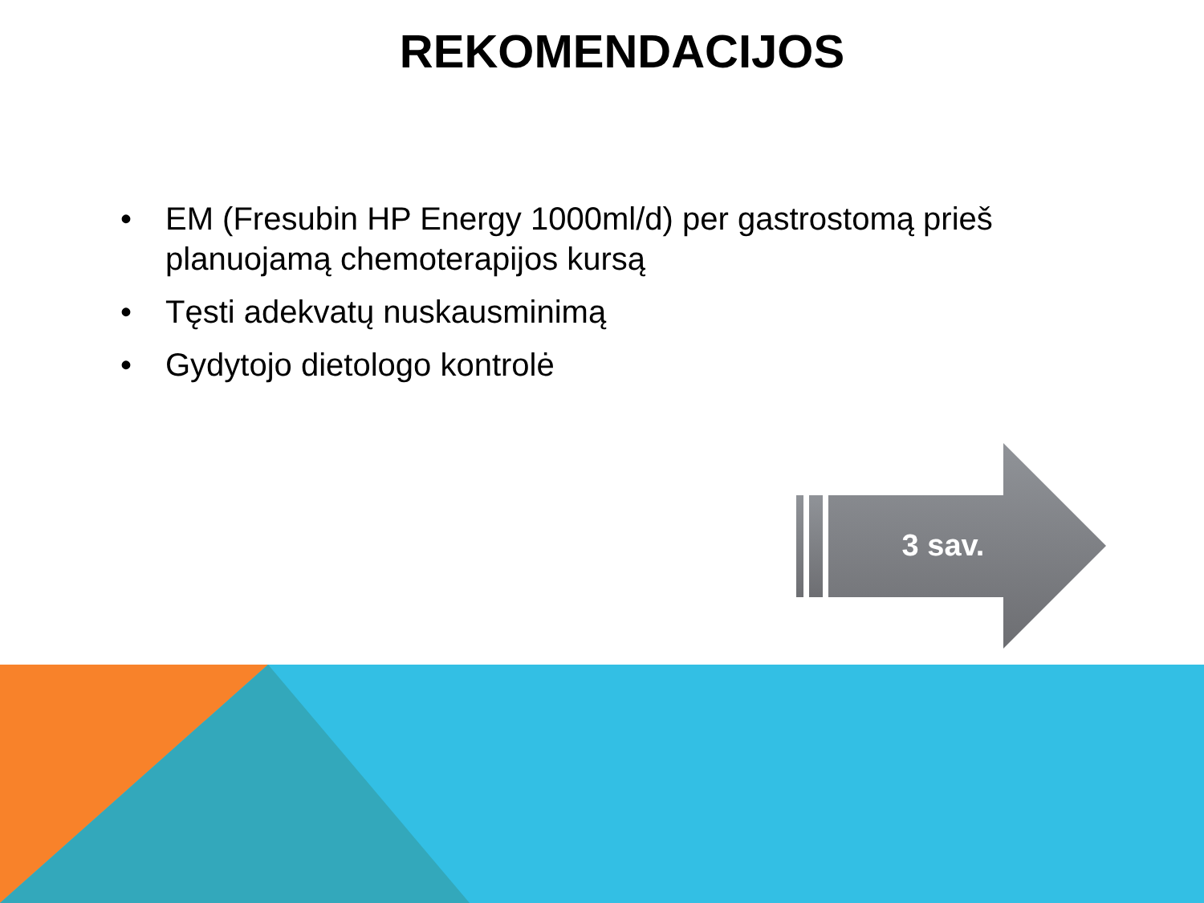REKOMENDACIJOS
• EM (Fresubin HP Energy 1000ml/d) per gastrostomą prieš planuojamą chemoterapijos kursą
• Tęsti adekvatų nuskausminimą
• Gydytojo dietologo kontrolė
3 sav.